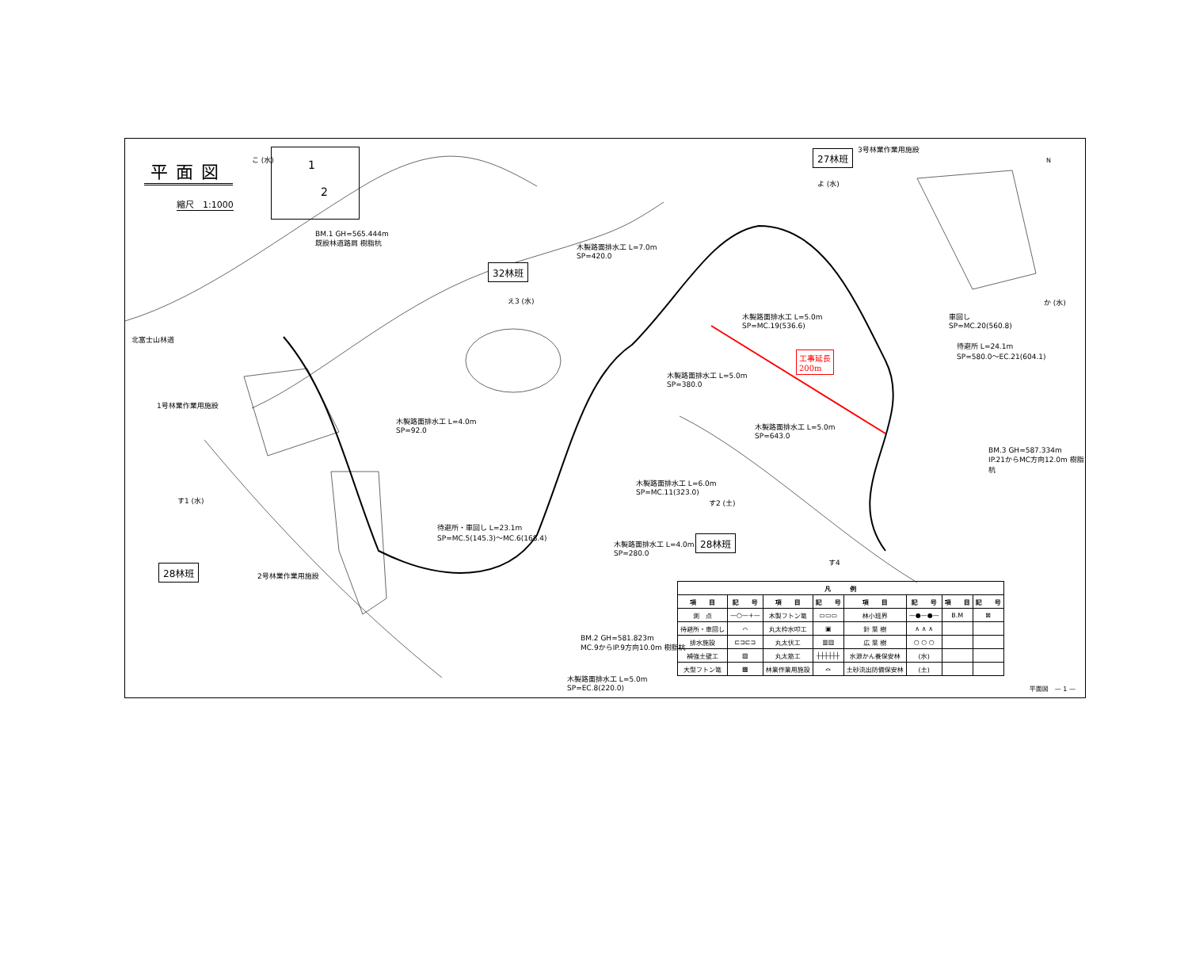平面図
縮尺　1:1000
1
2
N
27林班
32林班
28林班
28林班
BM.1 GH=565.444m
既設林道路肩 樹脂杭
3号林業作業用施設
木製路面排水工 L=7.0m
SP=420.0
え3 (水)
こ (水)
よ (水)
か (水)
北富士山林道
1号林業作業用施設
木製路面排水工 L=4.0m
SP=92.0
木製路面排水工 L=5.0m
SP=MC.19(536.6)
車回し
SP=MC.20(560.8)
待避所 L=24.1m
SP=580.0〜EC.21(604.1)
木製路面排水工 L=5.0m
SP=380.0
木製路面排水工 L=5.0m
SP=643.0
BM.3 GH=587.334m
IP.21からMC方向12.0m 樹脂杭
木製路面排水工 L=6.0m
SP=MC.11(323.0)
待避所・車回し L=23.1m
SP=MC.5(145.3)〜MC.6(168.4)
木製路面排水工 L=4.0m
SP=280.0
す1 (水) す2 (土)
す4
2号林業作業用施設
BM.2 GH=581.823m
MC.9からIP.9方向10.0m 樹脂杭
木製路面排水工 L=5.0m
SP=EC.8(220.0)
工事延長
200m
| 凡 例 | | | | | | | |
| --- | --- | --- | --- | --- | --- | --- | --- |
| 項 目 | 記 号 | 項 目 | 記 号 | 項 目 | 記 号 | 項 目 | 記 号 |
| 測 点 | —○—+— | 木製フトン篭 | ▭▭▭ | 林小班界 | —●—●— | B.M | ⊠ |
| 待避所・車回し | ⌒ | 丸太枠水叩工 | ▣ | 針 葉 樹 | ∧ ∧ ∧ | | |
| 排水施設 | ⊏⊐⊏⊐ | 丸太伏工 | ▥▥ | 広 葉 樹 | ○ ○ ○ | | |
| 補強土壁工 | ▨ | 丸太筋工 | ┼┼┼┼┼┼ | 水源かん養保安林 | (水) | | |
| 大型フトン篭 | ▩ | 林業作業用施設 | ⌓ | 土砂流出防備保安林 | (土) | | |
平面図　— 1 —